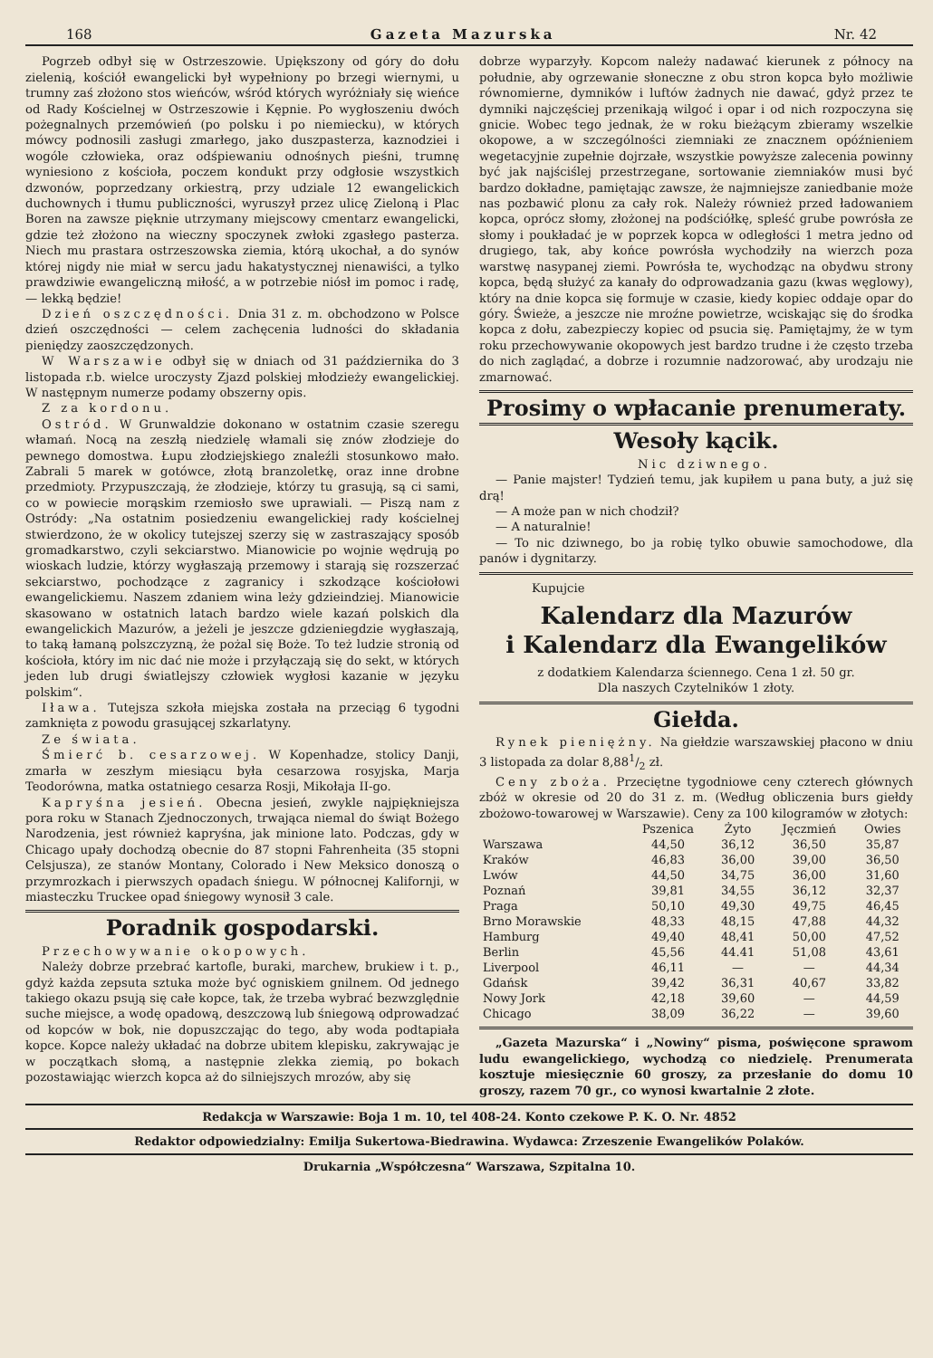168 Gazeta Mazurska Nr. 42
Pogrzeb odbył się w Ostrzeszowie. Upiększony od góry do dołu zielenią, kościół ewangelicki był wypełniony po brzegi wiernymi, u trumny zaś złożono stos wieńców, wśród których wyróżniały się wieńce od Rady Kościelnej w Ostrzeszowie i Kępnie. Po wygłoszeniu dwóch pożegnalnych przemówień (po polsku i po niemiecku), w których mówcy podnosili zasługi zmarłego, jako duszpasterza, kaznodziei i wogóle człowieka, oraz odśpiewaniu odnośnych pieśni, trumnę wyniesiono z kościoła, poczem kondukt przy odgłosie wszystkich dzwonów, poprzedzany orkiestrą, przy udziale 12 ewangelickich duchownych i tłumu publiczności, wyruszył przez ulicę Zieloną i Plac Boren na zawsze pięknie utrzymany miejscowy cmentarz ewangelicki, gdzie też złożono na wieczny spoczynek zwłoki zgasłego pasterza. Niech mu prastara ostrzeszowska ziemia, którą ukochał, a do synów której nigdy nie miał w sercu jadu hakatystycznej nienawiści, a tylko prawdziwie ewangeliczną miłość, a w potrzebie niósł im pomoc i radę, — lekką będzie!
Dzień oszczędności. Dnia 31 z. m. obchodzono w Polsce dzień oszczędności — celem zachęcenia ludności do składania pieniędzy zaoszczędzonych.
W Warszawie odbył się w dniach od 31 października do 3 listopada r.b. wielce uroczysty Zjazd polskiej młodzieży ewangelickiej. W następnym numerze podamy obszerny opis.
Z za kordonu.
Ostród. W Grunwaldzie dokonano w ostatnim czasie szeregu włamań. Nocą na zeszłą niedzielę włamali się znów złodzieje do pewnego domostwa. Łupu złodziejskiego znaleźli stosunkowo mało. Zabrali 5 marek w gotówce, złotą branzoletkę, oraz inne drobne przedmioty. Przypuszczają, że złodzieje, którzy tu grasują, są ci sami, co w powiecie morąskim rzemiosło swe uprawiali. — Piszą nam z Ostródy: „Na ostatnim posiedzeniu ewangelickiej rady kościelnej stwierdzono, że w okolicy tutejszej szerzy się w zastraszający sposób gromadkarstwo, czyli sekciarstwo. Mianowicie po wojnie wędrują po wioskach ludzie, którzy wygłaszają przemowy i starają się rozszerzać sekciarstwo, pochodzące z zagranicy i szkodzące kościołowi ewangelickiemu. Naszem zdaniem wina leży gdzieindziej. Mianowicie skasowano w ostatnich latach bardzo wiele kazań polskich dla ewangelickich Mazurów, a jeżeli je jeszcze gdzieniegdzie wygłaszają, to taką łamaną polszczyzną, że pożal się Boże. To też ludzie stronią od kościoła, który im nic dać nie może i przyłączają się do sekt, w których jeden lub drugi światlejszy człowiek wygłosi kazanie w języku polskim“.
Iława. Tutejsza szkoła miejska została na przeciąg 6 tygodni zamknięta z powodu grasującej szkarlatyny.
Ze świata.
Śmierć b. cesarzowej. W Kopenhadze, stolicy Danji, zmarła w zeszłym miesiącu była cesarzowa rosyjska, Marja Teodorówna, matka ostatniego cesarza Rosji, Mikołaja II-go.
Kapryśna jesień. Obecna jesień, zwykle najpiękniejsza pora roku w Stanach Zjednoczonych, trwająca niemal do świąt Bożego Narodzenia, jest również kapryśna, jak minione lato. Podczas, gdy w Chicago upały dochodzą obecnie do 87 stopni Fahrenheita (35 stopni Celsjusza), ze stanów Montany, Colorado i New Meksico donoszą o przymrozkach i pierwszych opadach śniegu. W północnej Kalifornji, w miasteczku Truckee opad śniegowy wynosił 3 cale.
Poradnik gospodarski.
Przechowywanie okopowych.
Należy dobrze przebrać kartofle, buraki, marchew, brukiew i t. p., gdyż każda zepsuta sztuka może być ogniskiem gnilnem. Od jednego takiego okazu psują się całe kopce, tak, że trzeba wybrać bezwzględnie suche miejsce, a wodę opadową, deszczową lub śniegową odprowadzać od kopców w bok, nie dopuszczając do tego, aby woda podtapiała kopce. Kopce należy układać na dobrze ubitem klepisku, zakrywając je w początkach słomą, a następnie zlekka ziemią, po bokach pozostawiając wierzch kopca aż do silniejszych mrozów, aby się
dobrze wyparzyły. Kopcom należy nadawać kierunek z północy na południe, aby ogrzewanie słoneczne z obu stron kopca było możliwie równomierne, dymników i luftów żadnych nie dawać, gdyż przez te dymniki najczęściej przenikają wilgoć i opar i od nich rozpoczyna się gnicie. Wobec tego jednak, że w roku bieżącym zbieramy wszelkie okopowe, a w szczególności ziemniaki ze znacznem opóźnieniem wegetacyjnie zupełnie dojrzałe, wszystkie powyższe zalecenia powinny być jak najściślej przestrzegane, sortowanie ziemniaków musi być bardzo dokładne, pamiętając zawsze, że najmniejsze zaniedbanie może nas pozbawić plonu za cały rok. Należy również przed ładowaniem kopca, oprócz słomy, złożonej na podściółkę, spleść grube powrósła ze słomy i poukładać je w poprzek kopca w odległości 1 metra jedno od drugiego, tak, aby końce powrósła wychodziły na wierzch poza warstwę nasypanej ziemi. Powrósła te, wychodząc na obydwu strony kopca, będą służyć za kanały do odprowadzania gazu (kwas węglowy), który na dnie kopca się formuje w czasie, kiedy kopiec oddaje opar do góry. Świeże, a jeszcze nie mroźne powietrze, wciskając się do środka kopca z dołu, zabezpieczy kopiec od psucia się. Pamiętajmy, że w tym roku przechowywanie okopowych jest bardzo trudne i że często trzeba do nich zaglądać, a dobrze i rozumnie nadzorować, aby urodzaju nie zmarnować.
Prosimy o wpłacanie prenumeraty.
Wesoły kącik.
Nic dziwnego.
— Panie majster! Tydzień temu, jak kupiłem u pana buty, a już się drą!
— A może pan w nich chodził?
— A naturalnie!
— To nic dziwnego, bo ja robię tylko obuwie samochodowe, dla panów i dygnitarzy.
Kupujcie
Kalendarz dla Mazurów
i Kalendarz dla Ewangelików
z dodatkiem Kalendarza ściennego. Cena 1 zł. 50 gr.
Dla naszych Czytelników 1 złoty.
Giełda.
Rynek pieniężny. Na giełdzie warszawskiej płacono w dniu 3 listopada za dolar 8,881/2 zł.
Ceny zboża. Przeciętne tygodniowe ceny czterech głównych zbóż w okresie od 20 do 31 z. m. (Według obliczenia burs giełdy zbożowo-towarowej w Warszawie). Ceny za 100 kilogramów w złotych:
| | Pszenica | Żyto | Jęczmień | Owies |
| --- | --- | --- | --- | --- |
| Warszawa | 44,50 | 36,12 | 36,50 | 35,87 |
| Kraków | 46,83 | 36,00 | 39,00 | 36,50 |
| Lwów | 44,50 | 34,75 | 36,00 | 31,60 |
| Poznań | 39,81 | 34,55 | 36,12 | 32,37 |
| Praga | 50,10 | 49,30 | 49,75 | 46,45 |
| Brno Morawskie | 48,33 | 48,15 | 47,88 | 44,32 |
| Hamburg | 49,40 | 48,41 | 50,00 | 47,52 |
| Berlin | 45,56 | 44.41 | 51,08 | 43,61 |
| Liverpool | 46,11 | — | — | 44,34 |
| Gdańsk | 39,42 | 36,31 | 40,67 | 33,82 |
| Nowy Jork | 42,18 | 39,60 | — | 44,59 |
| Chicago | 38,09 | 36,22 | — | 39,60 |
„Gazeta Mazurska“ i „Nowiny“ pisma, poświęcone sprawom ludu ewangelickiego, wychodzą co niedzielę. Prenumerata kosztuje miesięcznie 60 groszy, za przesłanie do domu 10 groszy, razem 70 gr., co wynosi kwartalnie 2 złote.
Redakcja w Warszawie: Boja 1 m. 10, tel 408-24. Konto czekowe P. K. O. Nr. 4852
Redaktor odpowiedzialny: Emilja Sukertowa-Biedrawina. Wydawca: Zrzeszenie Ewangelików Polaków.
Drukarnia „Współczesna“ Warszawa, Szpitalna 10.